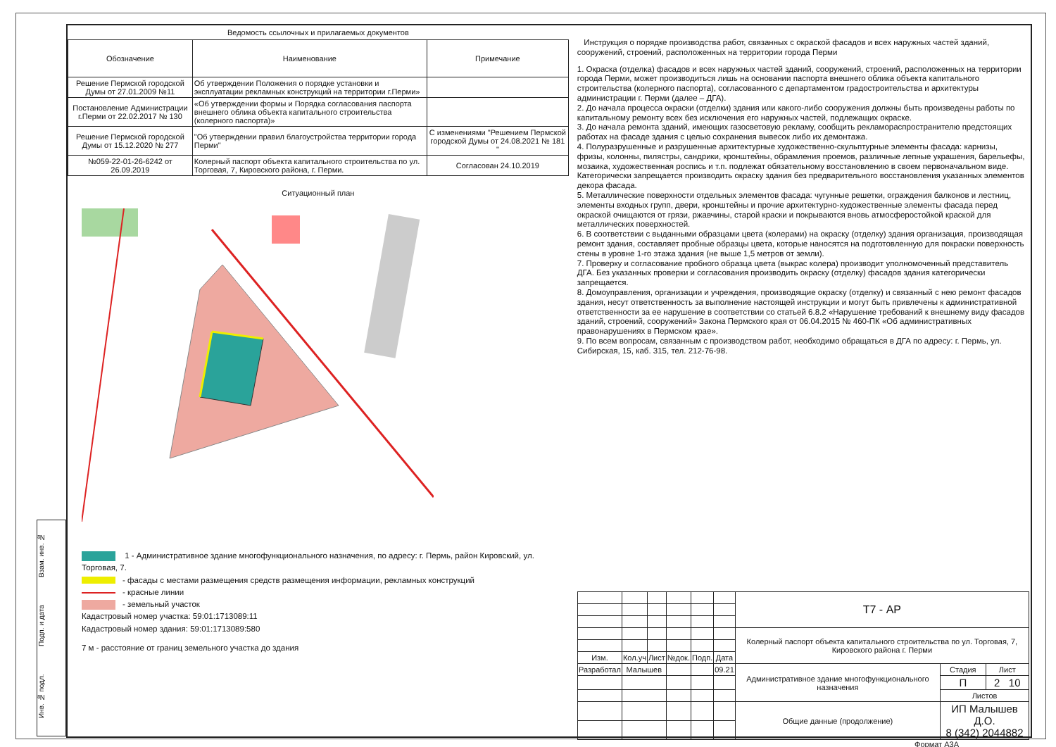Взам. инв. №
Подп. и дата
Инв. № подл.
Ведомость ссылочных и прилагаемых документов
| Обозначение | Наименование | Примечание |
| --- | --- | --- |
| Решение Пермской городской Думы от 27.01.2009 №11 | Об утверждении Положения о порядке установки и эксплуатации рекламных конструкций на территории г.Перми» | |
| Постановление Администрации г.Перми от 22.02.2017 № 130 | «Об утверждении формы и Порядка согласования паспорта внешнего облика объекта капитального строительства (колерного паспорта)» | |
| Решение Пермской городской Думы от 15.12.2020 № 277 | "Об утверждении правил благоустройства территории города Перми" | С изменениями "Решением Пермской городской Думы от 24.08.2021 № 181 " |
| №059-22-01-26-6242 от 26.09.2019 | Колерный паспорт объекта капитального строительства по ул. Торговая, 7, Кировского района, г. Перми. | Согласован 24.10.2019 |
Ситуационный план
1 - Административное здание многофункционального назначения, по адресу: г. Пермь, район Кировский, ул. Торговая, 7.
- фасады с местами размещения средств размещения информации, рекламных конструкций
- красные линии
- земельный участок
Кадастровый номер участка: 59:01:1713089:11
Кадастровый номер здания: 59:01:1713089:580
7 м - расстояние от границ земельного участка до здания
Инструкция о порядке производства работ, связанных с окраской фасадов и всех наружных частей зданий, сооружений, строений, расположенных на территории города Перми
1. Окраска (отделка) фасадов и всех наружных частей зданий, сооружений, строений, расположенных на территории города Перми, может производиться лишь на основании паспорта внешнего облика объекта капитального строительства (колерного паспорта), согласованного с департаментом градостроительства и архитектуры администрации г. Перми (далее – ДГА).
2. До начала процесса окраски (отделки) здания или какого-либо сооружения должны быть произведены работы по капитальному ремонту всех без исключения его наружных частей, подлежащих окраске.
3. До начала ремонта зданий, имеющих газосветовую рекламу, сообщить рекламораспространителю предстоящих работах на фасаде здания с целью сохранения вывесок либо их демонтажа.
4. Полуразрушенные и разрушенные архитектурные художественно-скульптурные элементы фасада: карнизы, фризы, колонны, пилястры, сандрики, кронштейны, обрамления проемов, различные лепные украшения, барельефы, мозаика, художественная роспись и т.п. подлежат обязательному восстановлению в своем первоначальном виде. Категорически запрещается производить окраску здания без предварительного восстановления указанных элементов декора фасада.
5. Металлические поверхности отдельных элементов фасада: чугунные решетки, ограждения балконов и лестниц, элементы входных групп, двери, кронштейны и прочие архитектурно-художественные элементы фасада перед окраской очищаются от грязи, ржавчины, старой краски и покрываются вновь атмосферостойкой краской для металлических поверхностей.
6. В соответствии с выданными образцами цвета (колерами) на окраску (отделку) здания организация, производящая ремонт здания, составляет пробные образцы цвета, которые наносятся на подготовленную для покраски поверхность стены в уровне 1-го этажа здания (не выше 1,5 метров от земли).
7. Проверку и согласование пробного образца цвета (выкрас колера) производит уполномоченный представитель ДГА. Без указанных проверки и согласования производить окраску (отделку) фасадов здания категорически запрещается.
8. Домоуправления, организации и учреждения, производящие окраску (отделку) и связанный с нею ремонт фасадов здания, несут ответственность за выполнение настоящей инструкции и могут быть привлечены к административной ответственности за ее нарушение в соответствии со статьей 6.8.2 «Нарушение требований к внешнему виду фасадов зданий, строений, сооружений» Закона Пермского края от 06.04.2015 № 460-ПК «Об административных правонарушениях в Пермском крае».
9. По всем вопросам, связанным с производством работ, необходимо обращаться в ДГА по адресу: г. Пермь, ул. Сибирская, 15, каб. 315, тел. 212-76-98.
| | | | | | | Т7 - АР | | |
| | | | | | | Колерный паспорт объекта капитального строительства по ул. Торговая, 7, Кировского района г. Перми | | |
| Изм. | Кол.уч | Лист | №док. | Подп. | Дата | | | |
| Разработал | Малышев | | | | 09.21 | Административное здание многофункционального назначения | Стадия | Лист |
| | | | | | | | П | 2 10 |
| | | | | | | | Листов | |
| | | | | | | Общие данные (продолжение) | ИП Малышев Д.О. 8 (342) 2044882 | |
Формат А3А